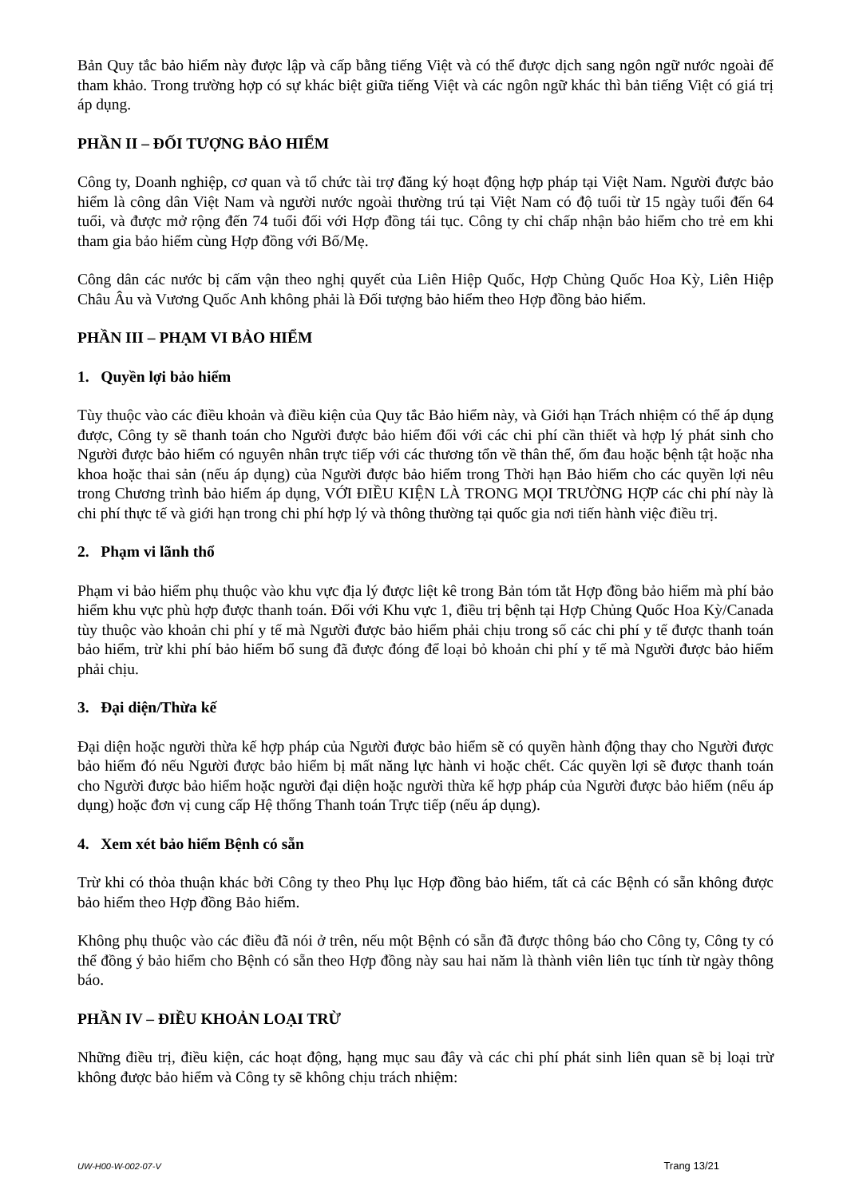Bản Quy tắc bảo hiểm này được lập và cấp bằng tiếng Việt và có thể được dịch sang ngôn ngữ nước ngoài để tham khảo. Trong trường hợp có sự khác biệt giữa tiếng Việt và các ngôn ngữ khác thì bản tiếng Việt có giá trị áp dụng.
PHẦN II – ĐỐI TƯỢNG BẢO HIỂM
Công ty, Doanh nghiệp, cơ quan và tổ chức tài trợ đăng ký hoạt động hợp pháp tại Việt Nam. Người được bảo hiểm là công dân Việt Nam và người nước ngoài thường trú tại Việt Nam có độ tuổi từ 15 ngày tuổi đến 64 tuổi, và được mở rộng đến 74 tuổi đối với Hợp đồng tái tục. Công ty chỉ chấp nhận bảo hiểm cho trẻ em khi tham gia bảo hiểm cùng Hợp đồng với Bố/Mẹ.
Công dân các nước bị cấm vận theo nghị quyết của Liên Hiệp Quốc, Hợp Chủng Quốc Hoa Kỳ, Liên Hiệp Châu Âu và Vương Quốc Anh không phải là Đối tượng bảo hiểm theo Hợp đồng bảo hiểm.
PHẦN III – PHẠM VI BẢO HIỂM
1. Quyền lợi bảo hiểm
Tùy thuộc vào các điều khoản và điều kiện của Quy tắc Bảo hiểm này, và Giới hạn Trách nhiệm có thể áp dụng được, Công ty sẽ thanh toán cho Người được bảo hiểm đối với các chi phí cần thiết và hợp lý phát sinh cho Người được bảo hiểm có nguyên nhân trực tiếp với các thương tổn về thân thể, ốm đau hoặc bệnh tật hoặc nha khoa hoặc thai sản (nếu áp dụng) của Người được bảo hiểm trong Thời hạn Bảo hiểm cho các quyền lợi nêu trong Chương trình bảo hiểm áp dụng, VỚI ĐIỀU KIỆN LÀ TRONG MỌI TRƯỜNG HỢP các chi phí này là chi phí thực tế và giới hạn trong chi phí hợp lý và thông thường tại quốc gia nơi tiến hành việc điều trị.
2. Phạm vi lãnh thổ
Phạm vi bảo hiểm phụ thuộc vào khu vực địa lý được liệt kê trong Bản tóm tắt Hợp đồng bảo hiểm mà phí bảo hiểm khu vực phù hợp được thanh toán. Đối với Khu vực 1, điều trị bệnh tại Hợp Chủng Quốc Hoa Kỳ/Canada tùy thuộc vào khoản chi phí y tế mà Người được bảo hiểm phải chịu trong số các chi phí y tế được thanh toán bảo hiểm, trừ khi phí bảo hiểm bổ sung đã được đóng để loại bỏ khoản chi phí y tế mà Người được bảo hiểm phải chịu.
3. Đại diện/Thừa kế
Đại diện hoặc người thừa kế hợp pháp của Người được bảo hiểm sẽ có quyền hành động thay cho Người được bảo hiểm đó nếu Người được bảo hiểm bị mất năng lực hành vi hoặc chết. Các quyền lợi sẽ được thanh toán cho Người được bảo hiểm hoặc người đại diện hoặc người thừa kế hợp pháp của Người được bảo hiểm (nếu áp dụng) hoặc đơn vị cung cấp Hệ thống Thanh toán Trực tiếp (nếu áp dụng).
4. Xem xét bảo hiểm Bệnh có sẵn
Trừ khi có thỏa thuận khác bởi Công ty theo Phụ lục Hợp đồng bảo hiểm, tất cả các Bệnh có sẵn không được bảo hiểm theo Hợp đồng Bảo hiểm.
Không phụ thuộc vào các điều đã nói ở trên, nếu một Bệnh có sẵn đã được thông báo cho Công ty, Công ty có thể đồng ý bảo hiểm cho Bệnh có sẵn theo Hợp đồng này sau hai năm là thành viên liên tục tính từ ngày thông báo.
PHẦN IV – ĐIỀU KHOẢN LOẠI TRỪ
Những điều trị, điều kiện, các hoạt động, hạng mục sau đây và các chi phí phát sinh liên quan sẽ bị loại trừ không được bảo hiểm và Công ty sẽ không chịu trách nhiệm:
UW-H00-W-002-07-V Trang 13/21